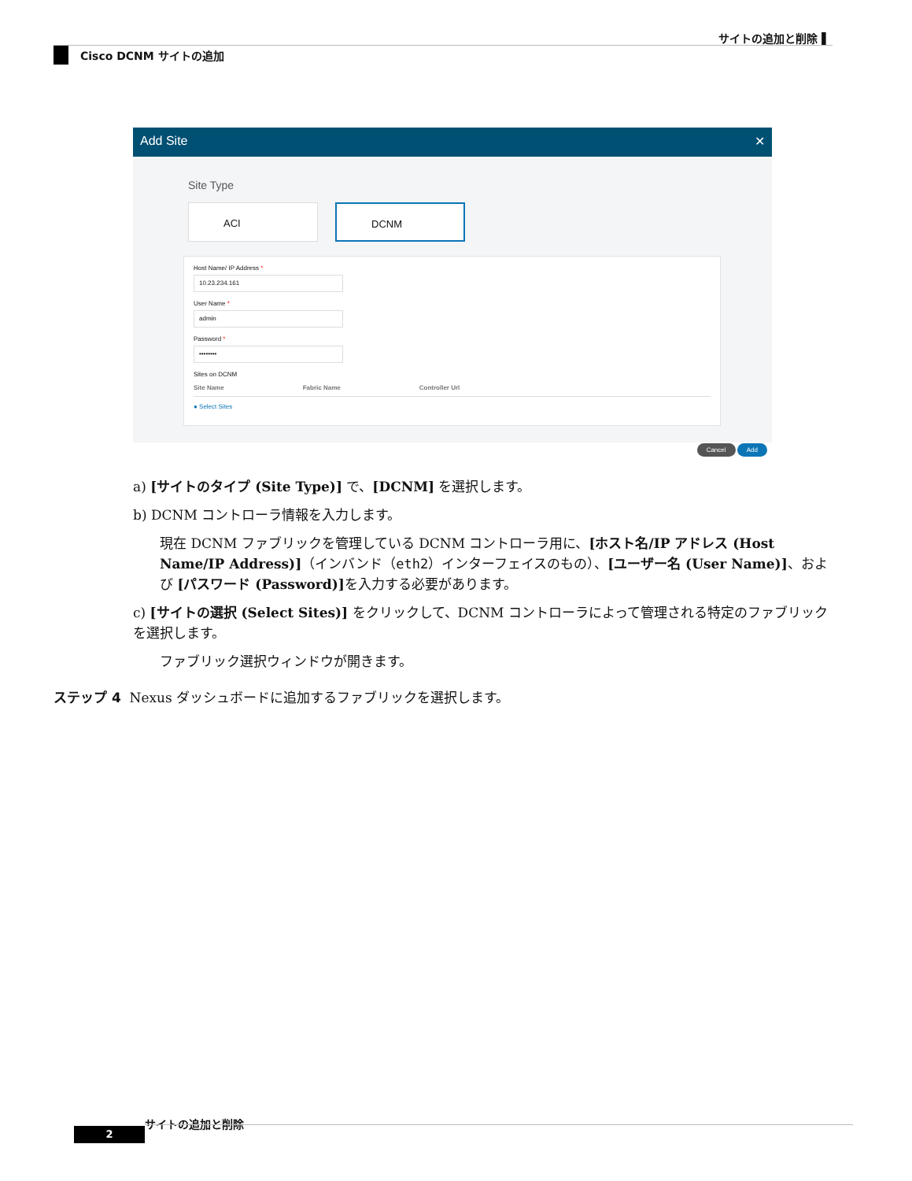サイトの追加と削除 ▌
Cisco DCNM サイトの追加
Add Site ✕
Site Type
ACI DCNM
Host Name/ IP Address *
10.23.234.161
User Name *
admin
Password *
••••••••
Sites on DCNM
Site Name Fabric Name Controller Url
● Select Sites
Cancel Add
a) [サイトのタイプ (Site Type)] で、[DCNM] を選択します。
b) DCNM コントローラ情報を入力します。
現在 DCNM ファブリックを管理している DCNM コントローラ用に、[ホスト名/IP アドレス (Host Name/IP Address)]（インバンド（eth2）インターフェイスのもの）、[ユーザー名 (User Name)]、および [パスワード (Password)] を入力する必要があります。
c) [サイトの選択 (Select Sites)] をクリックして、DCNM コントローラによって管理される特定のファブリックを選択します。
ファブリック選択ウィンドウが開きます。
ステップ 4 Nexus ダッシュボードに追加するファブリックを選択します。
サイトの追加と削除
2